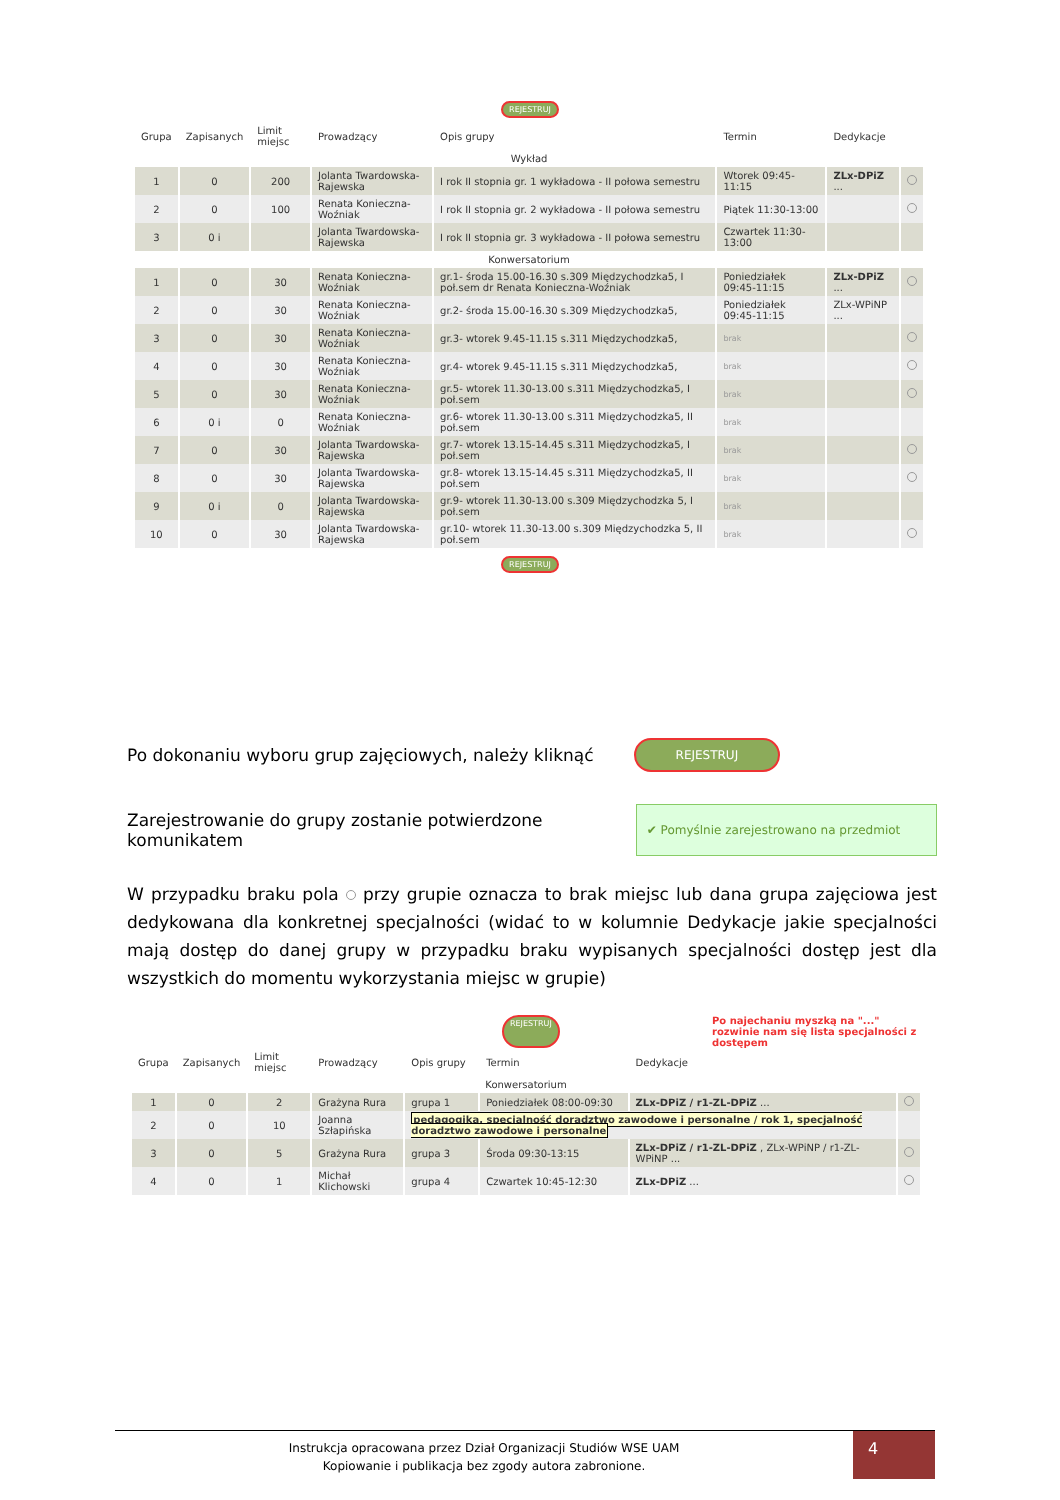REJESTRUJ
| Grupa | Zapisanych | Limit miejsc | Prowadzący | Opis grupy | Termin | Dedykacje | |
| --- | --- | --- | --- | --- | --- | --- | --- |
| Wykład | | | | | | | |
| 1 | 0 | 200 | Jolanta Twardowska-Rajewska | I rok II stopnia gr. 1 wykładowa - II połowa semestru | Wtorek 09:45-11:15 | ZLx-DPiZ ... | |
| 2 | 0 | 100 | Renata Konieczna-Woźniak | I rok II stopnia gr. 2 wykładowa - II połowa semestru | Piątek 11:30-13:00 | | |
| 3 | 0 i | | Jolanta Twardowska-Rajewska | I rok II stopnia gr. 3 wykładowa - II połowa semestru | Czwartek 11:30-13:00 | | |
| Konwersatorium | | | | | | | |
| 1 | 0 | 30 | Renata Konieczna-Woźniak | gr.1- środa 15.00-16.30 s.309 Międzychodzka5, I poł.sem dr Renata Konieczna-Woźniak | Poniedziałek 09:45-11:15 | ZLx-DPiZ ... | |
| 2 | 0 | 30 | Renata Konieczna-Woźniak | gr.2- środa 15.00-16.30 s.309 Międzychodzka5, | Poniedziałek 09:45-11:15 | ZLx-WPiNP ... | |
| 3 | 0 | 30 | Renata Konieczna-Woźniak | gr.3- wtorek 9.45-11.15 s.311 Międzychodzka5, | brak | | |
| 4 | 0 | 30 | Renata Konieczna-Woźniak | gr.4- wtorek 9.45-11.15 s.311 Międzychodzka5, | brak | | |
| 5 | 0 | 30 | Renata Konieczna-Woźniak | gr.5- wtorek 11.30-13.00 s.311 Międzychodzka5, I poł.sem | brak | | |
| 6 | 0 i | 0 | Renata Konieczna-Woźniak | gr.6- wtorek 11.30-13.00 s.311 Międzychodzka5, II poł.sem | brak | | |
| 7 | 0 | 30 | Jolanta Twardowska-Rajewska | gr.7- wtorek 13.15-14.45 s.311 Międzychodzka5, I poł.sem | brak | | |
| 8 | 0 | 30 | Jolanta Twardowska-Rajewska | gr.8- wtorek 13.15-14.45 s.311 Międzychodzka5, II poł.sem | brak | | |
| 9 | 0 i | 0 | Jolanta Twardowska-Rajewska | gr.9- wtorek 11.30-13.00 s.309 Międzychodzka 5, I poł.sem | brak | | |
| 10 | 0 | 30 | Jolanta Twardowska-Rajewska | gr.10- wtorek 11.30-13.00 s.309 Międzychodzka 5, II poł.sem | brak | | |
REJESTRUJ
Po dokonaniu wyboru grup zajęciowych, należy kliknąć
REJESTRUJ
Zarejestrowanie do grupy zostanie potwierdzone komunikatem
✔ Pomyślnie zarejestrowano na przedmiot
W przypadku braku pola przy grupie oznacza to brak miejsc lub dana grupa zajęciowa jest dedykowana dla konkretnej specjalności (widać to w kolumnie Dedykacje jakie specjalności mają dostęp do danej grupy w przypadku braku wypisanych specjalności dostęp jest dla wszystkich do momentu wykorzystania miejsc w grupie)
REJESTRUJ Po najechaniu myszką na "..." rozwinie nam się lista specjalności z dostępem
| Grupa | Zapisanych | Limit miejsc | Prowadzący | Opis grupy | Termin | Dedykacje | |
| --- | --- | --- | --- | --- | --- | --- | --- |
| Konwersatorium | | | | | | | |
| 1 | 0 | 2 | Grażyna Rura | grupa 1 | Poniedziałek 08:00-09:30 | ZLx-DPiZ / r1-ZL-DPiZ ... | |
| 2 | 0 | 10 | Joanna Szłapińska | pedagogika, specjalność doradztwo zawodowe i personalne / rok 1, specjalność doradztwo zawodowe i personalne | | | |
| 3 | 0 | 5 | Grażyna Rura | grupa 3 | Środa 09:30-13:15 | ZLx-DPiZ / r1-ZL-DPiZ , ZLx-WPiNP / r1-ZL-WPiNP ... | |
| 4 | 0 | 1 | Michał Klichowski | grupa 4 | Czwartek 10:45-12:30 | ZLx-DPiZ ... | |
Instrukcja opracowana przez Dział Organizacji Studiów WSE UAM
Kopiowanie i publikacja bez zgody autora zabronione.
4